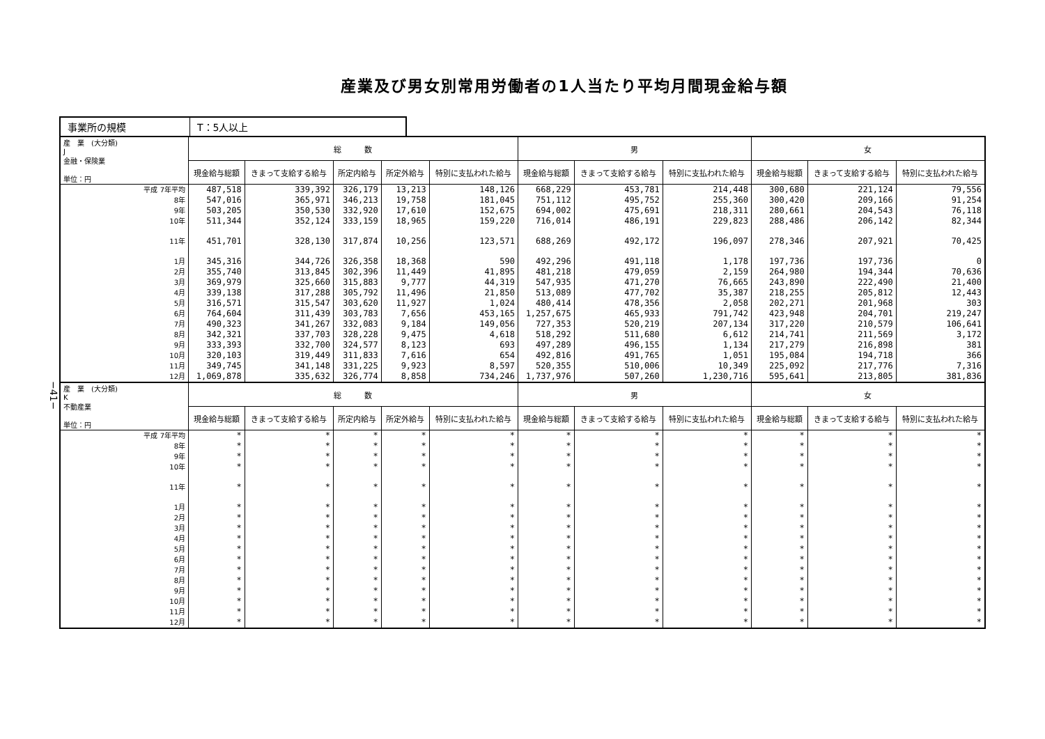産業及び男女別常用労働者の1人当たり平均月間現金給与額
−41−
事業所の規模 T：5人以上
| 産 業 (大分類) J 金融・保険業 単位：円 | 総 数 | | | | | 男 | | | 女 | | |
| --- | --- | --- | --- | --- | --- | --- | --- | --- | --- | --- | --- |
| | 現金給与総額 | きまって支給する給与 | 所定内給与 | 所定外給与 | 特別に支払われた給与 | 現金給与総額 | きまって支給する給与 | 特別に支払われた給与 | 現金給与総額 | きまって支給する給与 | 特別に支払われた給与 |
| 平成 7年平均 | 487,518 | 339,392 | 326,179 | 13,213 | 148,126 | 668,229 | 453,781 | 214,448 | 300,680 | 221,124 | 79,556 |
| 8年 | 547,016 | 365,971 | 346,213 | 19,758 | 181,045 | 751,112 | 495,752 | 255,360 | 300,420 | 209,166 | 91,254 |
| 9年 | 503,205 | 350,530 | 332,920 | 17,610 | 152,675 | 694,002 | 475,691 | 218,311 | 280,661 | 204,543 | 76,118 |
| 10年 | 511,344 | 352,124 | 333,159 | 18,965 | 159,220 | 716,014 | 486,191 | 229,823 | 288,486 | 206,142 | 82,344 |
| 11年 | 451,701 | 328,130 | 317,874 | 10,256 | 123,571 | 688,269 | 492,172 | 196,097 | 278,346 | 207,921 | 70,425 |
| 1月 | 345,316 | 344,726 | 326,358 | 18,368 | 590 | 492,296 | 491,118 | 1,178 | 197,736 | 197,736 | 0 |
| 2月 | 355,740 | 313,845 | 302,396 | 11,449 | 41,895 | 481,218 | 479,059 | 2,159 | 264,980 | 194,344 | 70,636 |
| 3月 | 369,979 | 325,660 | 315,883 | 9,777 | 44,319 | 547,935 | 471,270 | 76,665 | 243,890 | 222,490 | 21,400 |
| 4月 | 339,138 | 317,288 | 305,792 | 11,496 | 21,850 | 513,089 | 477,702 | 35,387 | 218,255 | 205,812 | 12,443 |
| 5月 | 316,571 | 315,547 | 303,620 | 11,927 | 1,024 | 480,414 | 478,356 | 2,058 | 202,271 | 201,968 | 303 |
| 6月 | 764,604 | 311,439 | 303,783 | 7,656 | 453,165 | 1,257,675 | 465,933 | 791,742 | 423,948 | 204,701 | 219,247 |
| 7月 | 490,323 | 341,267 | 332,083 | 9,184 | 149,056 | 727,353 | 520,219 | 207,134 | 317,220 | 210,579 | 106,641 |
| 8月 | 342,321 | 337,703 | 328,228 | 9,475 | 4,618 | 518,292 | 511,680 | 6,612 | 214,741 | 211,569 | 3,172 |
| 9月 | 333,393 | 332,700 | 324,577 | 8,123 | 693 | 497,289 | 496,155 | 1,134 | 217,279 | 216,898 | 381 |
| 10月 | 320,103 | 319,449 | 311,833 | 7,616 | 654 | 492,816 | 491,765 | 1,051 | 195,084 | 194,718 | 366 |
| 11月 | 349,745 | 341,148 | 331,225 | 9,923 | 8,597 | 520,355 | 510,006 | 10,349 | 225,092 | 217,776 | 7,316 |
| 12月 | 1,069,878 | 335,632 | 326,774 | 8,858 | 734,246 | 1,737,976 | 507,260 | 1,230,716 | 595,641 | 213,805 | 381,836 |
| 産 業 (大分類) K 不動産業 単位：円 | 総 数 | | | | | 男 | | | 女 | | |
| | 現金給与総額 | きまって支給する給与 | 所定内給与 | 所定外給与 | 特別に支払われた給与 | 現金給与総額 | きまって支給する給与 | 特別に支払われた給与 | 現金給与総額 | きまって支給する給与 | 特別に支払われた給与 |
| 平成 7年平均 | * | * | * | * | * | * | * | * | * | * | * |
| 8年 | * | * | * | * | * | * | * | * | * | * | * |
| 9年 | * | * | * | * | * | * | * | * | * | * | * |
| 10年 | * | * | * | * | * | * | * | * | * | * | * |
| 11年 | * | * | * | * | * | * | * | * | * | * | * |
| 1月 | * | * | * | * | * | * | * | * | * | * | * |
| 2月 | * | * | * | * | * | * | * | * | * | * | * |
| 3月 | * | * | * | * | * | * | * | * | * | * | * |
| 4月 | * | * | * | * | * | * | * | * | * | * | * |
| 5月 | * | * | * | * | * | * | * | * | * | * | * |
| 6月 | * | * | * | * | * | * | * | * | * | * | * |
| 7月 | * | * | * | * | * | * | * | * | * | * | * |
| 8月 | * | * | * | * | * | * | * | * | * | * | * |
| 9月 | * | * | * | * | * | * | * | * | * | * | * |
| 10月 | * | * | * | * | * | * | * | * | * | * | * |
| 11月 | * | * | * | * | * | * | * | * | * | * | * |
| 12月 | * | * | * | * | * | * | * | * | * | * | * |